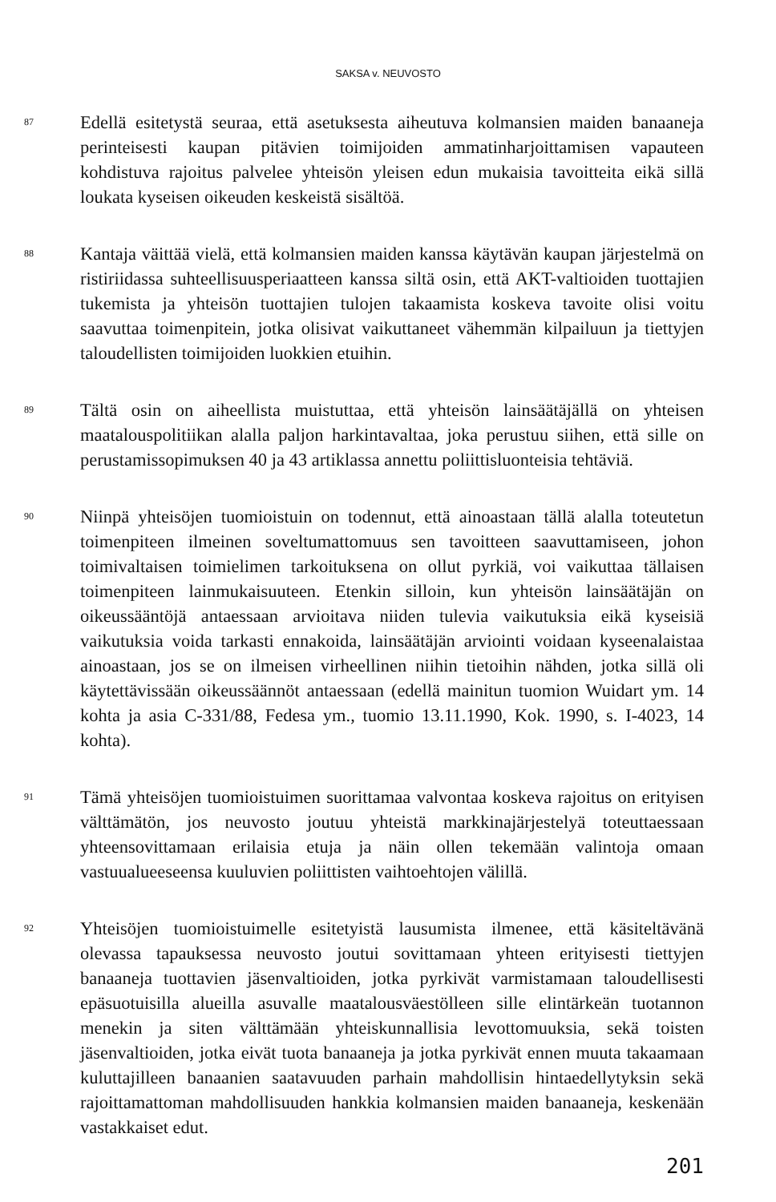SAKSA v. NEUVOSTO
87
Edellä esitetystä seuraa, että asetuksesta aiheutuva kolmansien maiden banaaneja perinteisesti kaupan pitävien toimijoiden ammatinharjoittamisen vapauteen kohdistuva rajoitus palvelee yhteisön yleisen edun mukaisia tavoitteita eikä sillä loukata kyseisen oikeuden keskeistä sisältöä.
88
Kantaja väittää vielä, että kolmansien maiden kanssa käytävän kaupan järjestelmä on ristiriidassa suhteellisuusperiaatteen kanssa siltä osin, että AKT-valtioiden tuottajien tukemista ja yhteisön tuottajien tulojen takaamista koskeva tavoite olisi voitu saavuttaa toimenpitein, jotka olisivat vaikuttaneet vähemmän kilpailuun ja tiettyjen taloudellisten toimijoiden luokkien etuihin.
89
Tältä osin on aiheellista muistuttaa, että yhteisön lainsäätäjällä on yhteisen maatalouspolitiikan alalla paljon harkintavaltaa, joka perustuu siihen, että sille on perustamissopimuksen 40 ja 43 artiklassa annettu poliittisluonteisia tehtäviä.
90
Niinpä yhteisöjen tuomioistuin on todennut, että ainoastaan tällä alalla toteutetun toimenpiteen ilmeinen soveltumattomuus sen tavoitteen saavuttamiseen, johon toimivaltaisen toimielimen tarkoituksena on ollut pyrkiä, voi vaikuttaa tällaisen toimenpiteen lainmukaisuuteen. Etenkin silloin, kun yhteisön lainsäätäjän on oikeussääntöjä antaessaan arvioitava niiden tulevia vaikutuksia eikä kyseisiä vaikutuksia voida tarkasti ennakoida, lainsäätäjän arviointi voidaan kyseenalaistaa ainoastaan, jos se on ilmeisen virheellinen niihin tietoihin nähden, jotka sillä oli käytettävissään oikeussäännöt antaessaan (edellä mainitun tuomion Wuidart ym. 14 kohta ja asia C-331/88, Fedesa ym., tuomio 13.11.1990, Kok. 1990, s. I-4023, 14 kohta).
91
Tämä yhteisöjen tuomioistuimen suorittamaa valvontaa koskeva rajoitus on erityisen välttämätön, jos neuvosto joutuu yhteistä markkinajärjestelyä toteuttaessaan yhteensovittamaan erilaisia etuja ja näin ollen tekemään valintoja omaan vastuualueeseensa kuuluvien poliittisten vaihtoehtojen välillä.
92
Yhteisöjen tuomioistuimelle esitetyistä lausumista ilmenee, että käsiteltävänä olevassa tapauksessa neuvosto joutui sovittamaan yhteen erityisesti tiettyjen banaaneja tuottavien jäsenvaltioiden, jotka pyrkivät varmistamaan taloudellisesti epäsuotuisilla alueilla asuvalle maatalousväestölleen sille elintärkeän tuotannon menekin ja siten välttämään yhteiskunnallisia levottomuuksia, sekä toisten jäsenvaltioiden, jotka eivät tuota banaaneja ja jotka pyrkivät ennen muuta takaamaan kuluttajilleen banaanien saatavuuden parhain mahdollisin hintaedellytyksin sekä rajoittamattoman mahdollisuuden hankkia kolmansien maiden banaaneja, keskenään vastakkaiset edut.
201